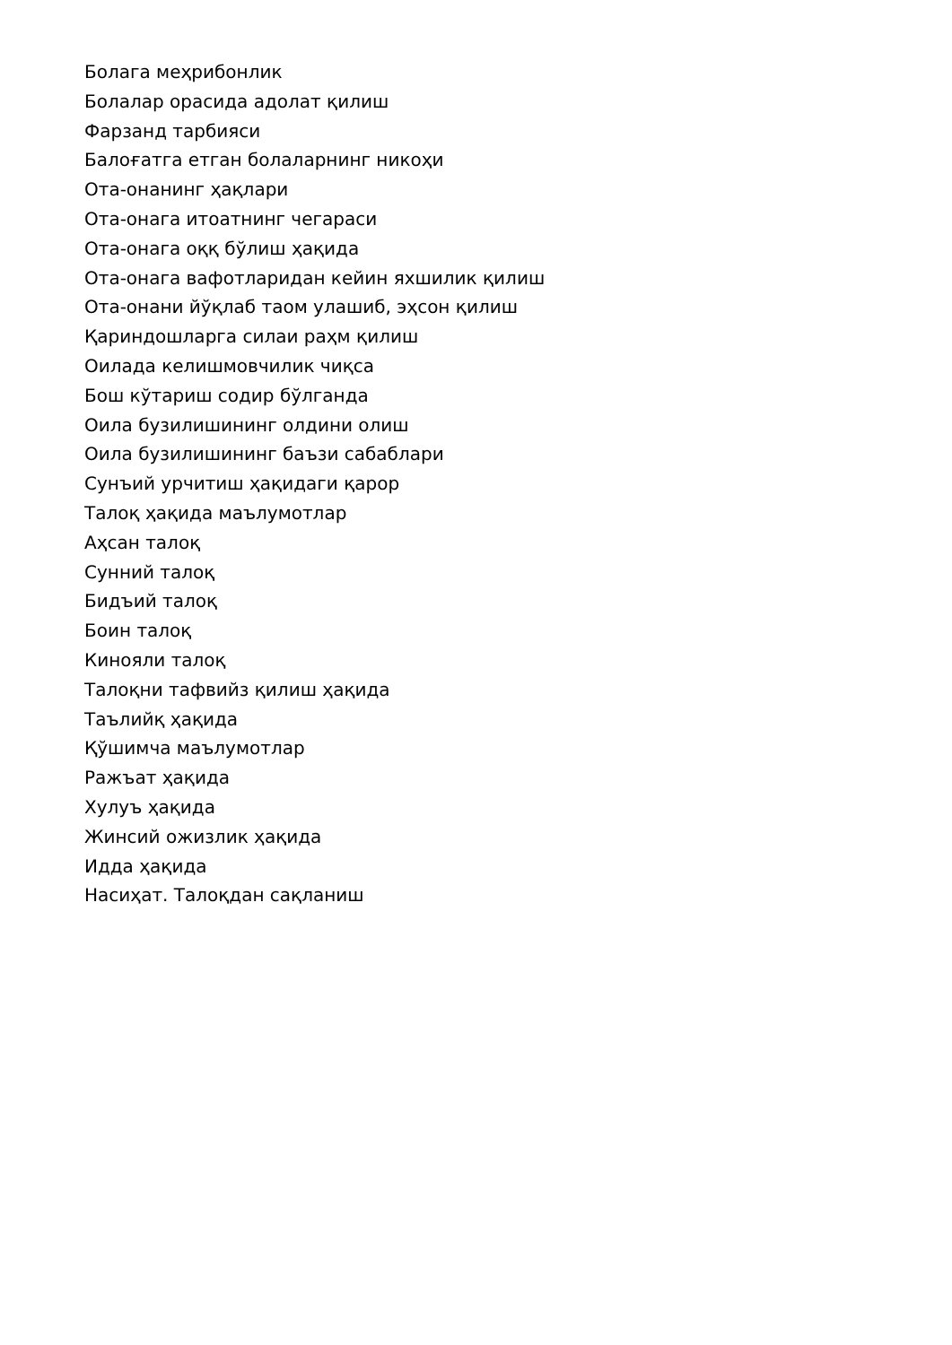Болага меҳрибонлик
Болалар орасида адолат қилиш
Фарзанд тарбияси
Балоғатга етган болаларнинг никоҳи
Ота-онанинг ҳақлари
Ота-онага итоатнинг чегараси
Ота-онага оққ бўлиш ҳақида
Ота-онага вафотларидан кейин яхшилик қилиш
Ота-онани йўқлаб таом улашиб, эҳсон қилиш
Қариндошларга силаи раҳм қилиш
Оилада келишмовчилик чиқса
Бош кўтариш содир бўлганда
Оила бузилишининг олдини олиш
Оила бузилишининг баъзи сабаблари
Сунъий урчитиш ҳақидаги қарор
Талоқ ҳақида маълумотлар
Аҳсан талоқ
Сунний талоқ
Бидъий талоқ
Боин талоқ
Кинояли талоқ
Талоқни тафвийз қилиш ҳақида
Таълийқ ҳақида
Қўшимча маълумотлар
Ражъат ҳақида
Хулуъ ҳақида
Жинсий ожизлик ҳақида
Идда ҳақида
Насиҳат. Талоқдан сақланиш